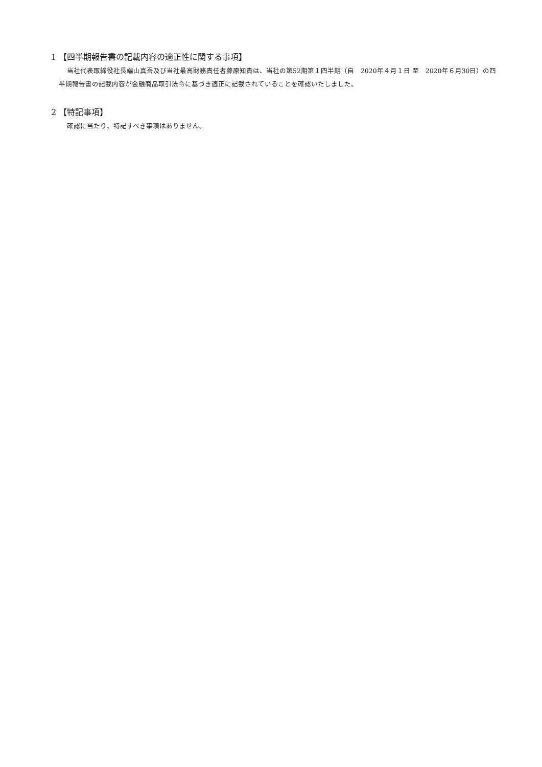1 【四半期報告書の記載内容の適正性に関する事項】
当社代表取締役社長端山真吾及び当社最高財務責任者藤原知貴は、当社の第52期第１四半期（自　2020年４月１日 至　2020年６月30日）の四半期報告書の記載内容が金融商品取引法令に基づき適正に記載されていることを確認いたしました。
2 【特記事項】
確認に当たり、特記すべき事項はありません。